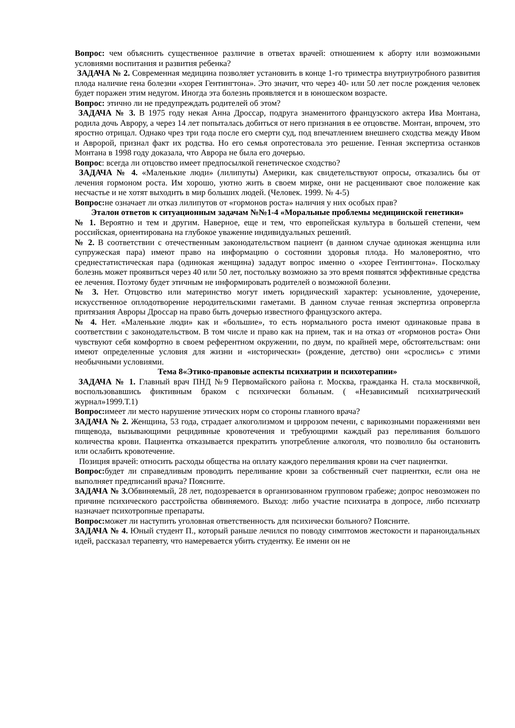Вопрос: чем объяснить существенное различие в ответах врачей: отношением к аборту или возможными условиями воспитания и развития ребенка?
ЗАДАЧА № 2. Современная медицина позволяет установить в конце 1-го триместра внутриутробного развития плода наличие гена болезни «хорея Гентингтона». Это значит, что через 40- или 50 лет после рождения человек будет поражен этим недугом. Иногда эта болезнь проявляется и в юношеском возрасте.
Вопрос: этично ли не предупреждать родителей об этом?
ЗАДАЧА № 3. В 1975 году некая Анна Дроссар, подруга знаменитого французского актера Ива Монтана, родила дочь Аврору, а через 14 лет попыталась добиться от него признания в ее отцовстве. Монтан, впрочем, это яростно отрицал. Однако чрез три года после его смерти суд, под впечатлением внешнего сходства между Ивом и Авророй, признал факт их родства. Но его семья опротестовала это решение. Генная экспертиза останков Монтана в 1998 году доказала, что Аврора не была его дочерью.
Вопрос: всегда ли отцовство имеет предпосылкой генетическое сходство?
ЗАДАЧА № 4. «Маленькие люди» (лилипуты) Америки, как свидетельствуют опросы, отказались бы от лечения гормоном роста. Им хорошо, уютно жить в своем мирке, они не расценивают свое положение как несчастье и не хотят выходить в мир больших людей. (Человек. 1999. № 4-5)
Вопрос: не означает ли отказ лилипутов от «гормонов роста» наличия у них особых прав?
Эталон ответов к ситуационным задачам №№1-4 «Моральные проблемы медицинской генетики»
№ 1. Вероятно и тем и другим. Наверное, еще и тем, что европейская культура в большей степени, чем российская, ориентирована на глубокое уважение индивидуальных решений.
№ 2. В соответствии с отечественным законодательством пациент (в данном случае одинокая женщина или супружеская пара) имеют право на информацию о состоянии здоровья плода. Но маловероятно, что среднестатистическая пара (одинокая женщина) зададут вопрос именно о «хорее Гентингтона». Поскольку болезнь может проявиться через 40 или 50 лет, постольку возможно за это время появятся эффективные средства ее лечения. Поэтому будет этичным не информировать родителей о возможной болезни.
№ 3. Нет. Отцовство или материнство могут иметь юридический характер: усыновление, удочерение, искусственное оплодотворение неродительскими гаметами. В данном случае генная экспертиза опровергла притязания Авроры Дроссар на право быть дочерью известного французского актера.
№ 4. Нет. «Маленькие люди» как и «большие», то есть нормального роста имеют одинаковые права в соответствии с законодательством. В том числе и право как на прием, так и на отказ от «гормонов роста» Они чувствуют себя комфортно в своем референтном окружении, по двум, по крайней мере, обстоятельствам: они имеют определенные условия для жизни и «исторически» (рождение, детство) они «срослись» с этими необычными условиями.
Тема 8«Этико-правовые аспекты психиатрии и психотерапии»
ЗАДАЧА № 1. Главный врач ПНД №9 Первомайского района г. Москва, гражданка Н. стала москвичкой, воспользовавшись фиктивным браком с психически больным. ( «Независимый психиатрический журнал»1999.Т.1)
Вопрос: имеет ли место нарушение этических норм со стороны главного врача?
ЗАДАЧА № 2. Женщина, 53 года, страдает алкоголизмом и циррозом печени, с варикозными поражениями вен пищевода, вызывающими рецидивные кровотечения и требующими каждый раз переливания большого количества крови. Пациентка отказывается прекратить употребление алкоголя, что позволило бы остановить или ослабить кровотечение.
Позиция врачей: относить расходы общества на оплату каждого переливания крови на счет пациентки.
Вопрос: будет ли справедливым проводить переливание крови за собственный счет пациентки, если она не выполняет предписаний врача? Поясните.
ЗАДАЧА № 3. Обвиняемый, 28 лет, подозревается в организованном групповом грабеже; допрос невозможен по причине психического расстройства обвиняемого. Выход: либо участие психиатра в допросе, либо психиатр назначает психотропные препараты.
Вопрос: может ли наступить уголовная ответственность для психически больного? Поясните.
ЗАДАЧА № 4. Юный студент П., который раньше лечился по поводу симптомов жестокости и параноидальных идей, рассказал терапевту, что намеревается убить студентку. Ее имени он не